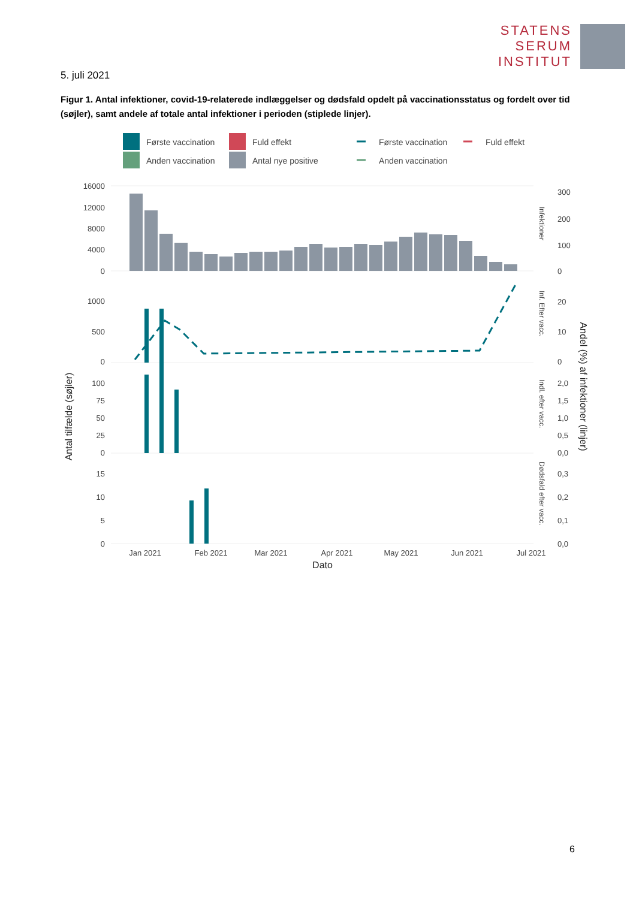STATENS
SERUM
INSTITUT
5. juli 2021
Figur 1. Antal infektioner, covid-19-relaterede indlæggelser og dødsfald opdelt på vaccinationsstatus og fordelt over tid (søjler), samt andele af totale antal infektioner i perioden (stiplede linjer).
Første vaccination
Fuld effekt
Anden vaccination
Antal nye positive
Første vaccination
Fuld effekt
Anden vaccination
16000
12000
8000
4000
0
1000
500
0
100
75
50
25
0
15
10
5
0
300
200
100
0
20
10
0
2,0
1,5
1,0
0,5
0,0
0,3
0,2
0,1
0,0
Jan 2021
Feb 2021
Mar 2021
Apr 2021
May 2021
Jun 2021
Jul 2021
Dato
Antal tilfælde (søjler)
Andel (%) af infektioner (linjer)
Infektioner
Inf. Efter vacc.
Indl. efter vacc.
Dødsfald efter vacc.
6